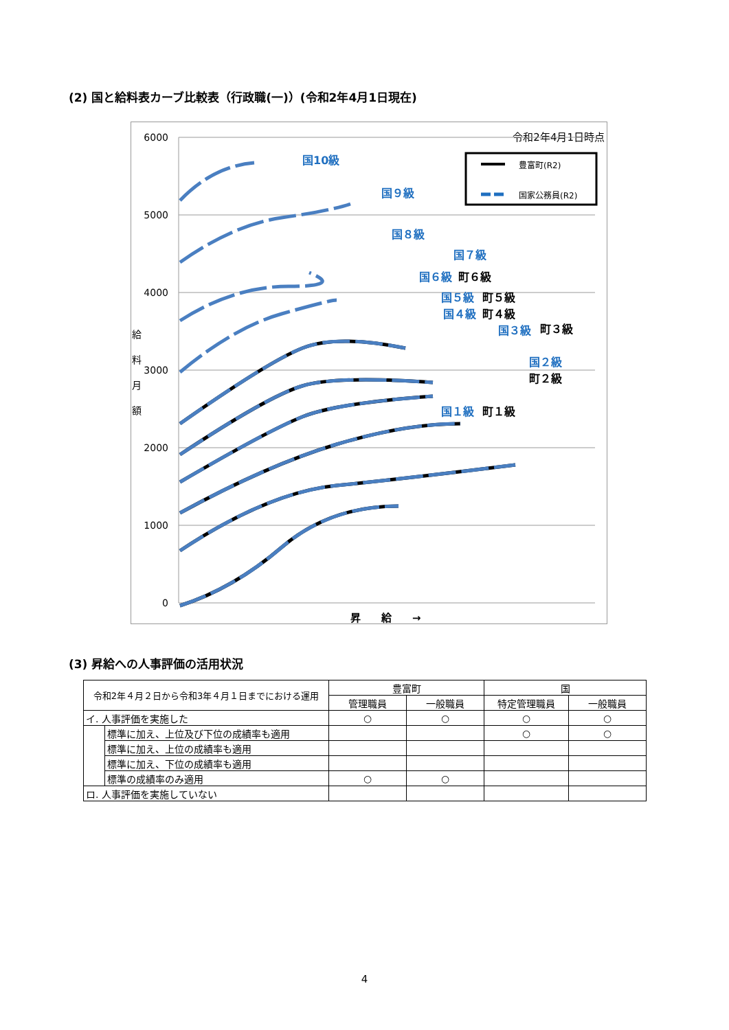(2) 国と給料表カーブ比較表（行政職(一)）(令和2年4月1日現在)
令和2年4月1日時点
6000
5000
4000
3000
2000
1000
0
給
料
月
額
昇　　給　　→
豊富町(R2)
国家公務員(R2)
国10級
国９級
国８級
国７級
国６級
国５級
国４級
国３級
国２級
国１級
町６級
町５級
町４級
町３級
町２級
町１級
(3) 昇給への人事評価の活用状況
| 令和2年４月２日から令和3年４月１日までにおける運用 | | 豊富町 | | 国 | |
| | | 管理職員 | 一般職員 | 特定管理職員 | 一般職員 |
| イ. 人事評価を実施した | | ○ | ○ | ○ | ○ |
| | 標準に加え、上位及び下位の成績率も適用 | | | ○ | ○ |
| | 標準に加え、上位の成績率も適用 | | | | |
| | 標準に加え、下位の成績率も適用 | | | | |
| | 標準の成績率のみ適用 | ○ | ○ | | |
| ロ. 人事評価を実施していない | | | | | |
4